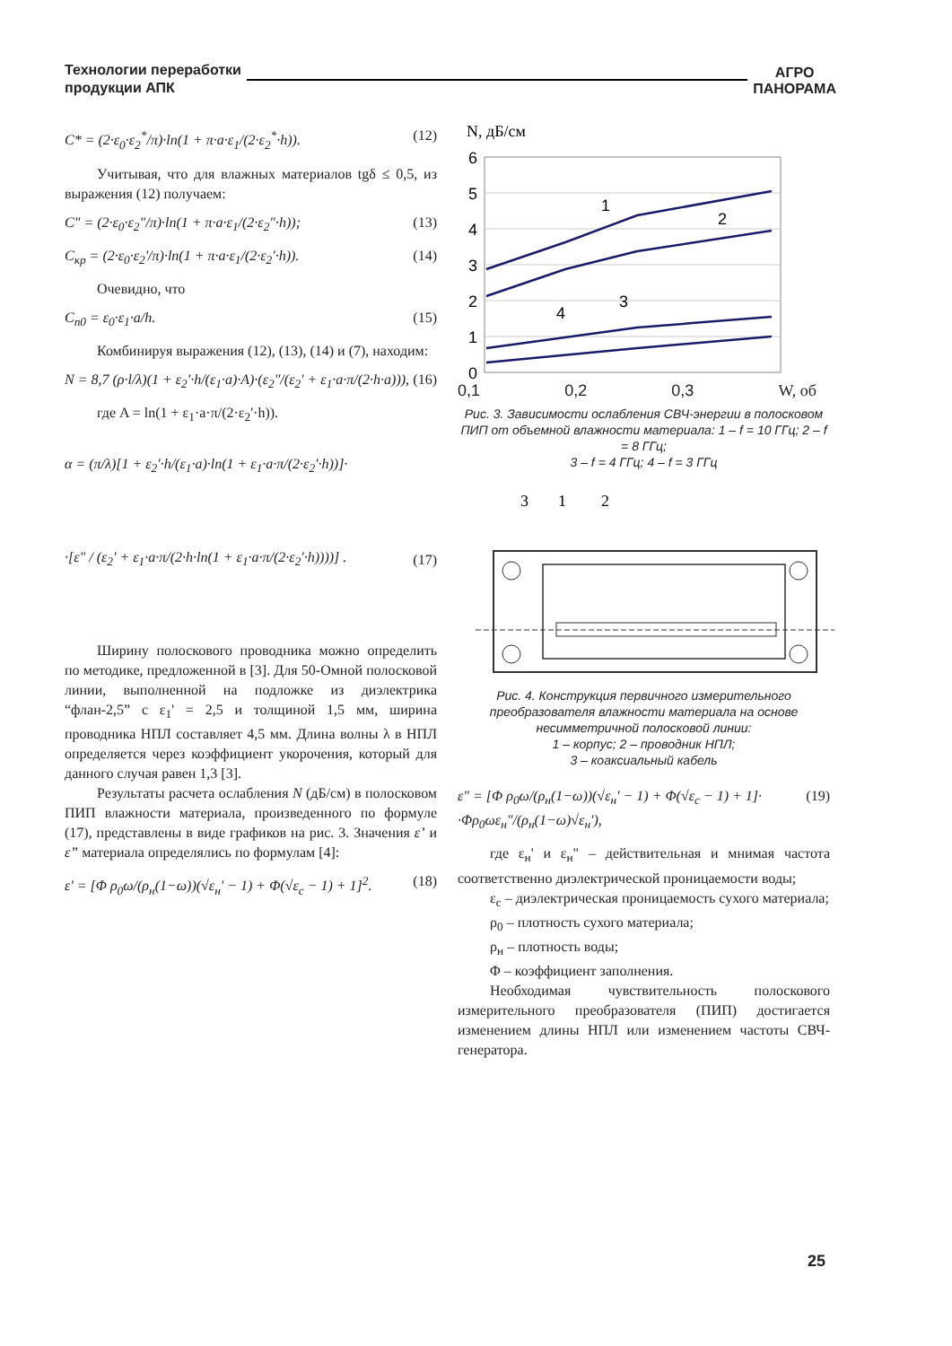Технологии переработки
продукции АПК
АГРО
ПАНОРАМА
C* = (2·ε<sub>0</sub>·ε<sub>2</sub><sup>*</sup>/π)·ln(1 + π·a·ε<sub>1</sub>/(2·ε<sub>2</sub><sup>*</sup>·h)). (12)
Учитывая, что для влажных материалов tgδ ≤ 0,5, из выражения (12) получаем:
C" = (2·ε<sub>0</sub>·ε<sub>2</sub>"/π)·ln(1 + π·a·ε<sub>1</sub>/(2·ε<sub>2</sub>"·h)); (13)
C<sub>кр</sub> = (2·ε<sub>0</sub>·ε<sub>2</sub>'/π)·ln(1 + π·a·ε<sub>1</sub>/(2·ε<sub>2</sub>'·h)). (14)
Очевидно, что
C<sub>n0</sub> = ε<sub>0</sub>·ε<sub>1</sub>·a/h. (15)
Комбинируя выражения (12), (13), (14) и (7), находим:
N = 8,7 (ρ·l/λ)(1 + ε<sub>2</sub>'·h/(ε<sub>1</sub>·a)·A)·(ε<sub>2</sub>"/(ε<sub>2</sub>' + ε<sub>1</sub>·a·π/(2·h·a))), (16)
где A = ln(1 + ε<sub>1</sub>·a·π/(2·ε<sub>2</sub>'·h)).
α = (π/λ)[1 + ε<sub>2</sub>'·h/(ε<sub>1</sub>·a)·ln(1 + ε<sub>1</sub>·a·π/(2·ε<sub>2</sub>'·h))]·
·[ε" / (ε<sub>2</sub>' + ε<sub>1</sub>·a·π/(2·h·ln(1 + ε<sub>1</sub>·a·π/(2·ε<sub>2</sub>'·h))))] . (17)
Ширину полоскового проводника можно определить по методике, предложенной в [3]. Для 50-Омной полосковой линии, выполненной на подложке из диэлектрика “флан-2,5” с ε<sub>1</sub>' = 2,5 и толщиной 1,5 мм, ширина проводника НПЛ составляет 4,5 мм. Длина волны λ в НПЛ определяется через коэффициент укорочения, который для данного случая равен 1,3 [3].
Результаты расчета ослабления N (дБ/см) в полосковом ПИП влажности материала, произведенного по формуле (17), представлены в виде графиков на рис. 3. Значения ε’ и ε” материала определялись по формулам [4]:
ε' = [Φ ρ<sub>0</sub>ω/(ρ<sub>н</sub>(1−ω))(√ε<sub>н</sub>' − 1) + Φ(√ε<sub>c</sub> − 1) + 1]<sup>2</sup>. (18)
N, дБ/см
6
5
4
3
2
1
0
1
2
3
4
.
0,1 0,2 0,3 W, об
Рис. 3. Зависимости ослабления СВЧ-энергии в полосковом ПИП от объемной влажности материала: 1 – f = 10 ГГц; 2 – f = 8 ГГц;
3 – f = 4 ГГц; 4 – f = 3 ГГц
3
1
2
Рис. 4. Конструкция первичного измерительного преобразователя влажности материала на основе несимметричной полосковой линии:
1 – корпус; 2 – проводник НПЛ;
3 – коаксиальный кабель
ε" = [Φ ρ<sub>0</sub>ω/(ρ<sub>н</sub>(1−ω))(√ε<sub>н</sub>' − 1) + Φ(√ε<sub>c</sub> − 1) + 1]·
·Φρ<sub>0</sub>ωε<sub>н</sub>"/(ρ<sub>н</sub>(1−ω)√ε<sub>н</sub>'), (19)
где ε<sub>н</sub>' и ε<sub>н</sub>" – действительная и мнимая частота соответственно диэлектрической проницаемости воды;
ε<sub>c</sub> – диэлектрическая проницаемость сухого материала;
ρ<sub>0</sub> – плотность сухого материала;
ρ<sub>н</sub> – плотность воды;
Φ – коэффициент заполнения.
Необходимая чувствительность полоскового измерительного преобразователя (ПИП) достигается изменением длины НПЛ или изменением частоты СВЧ-генератора.
25